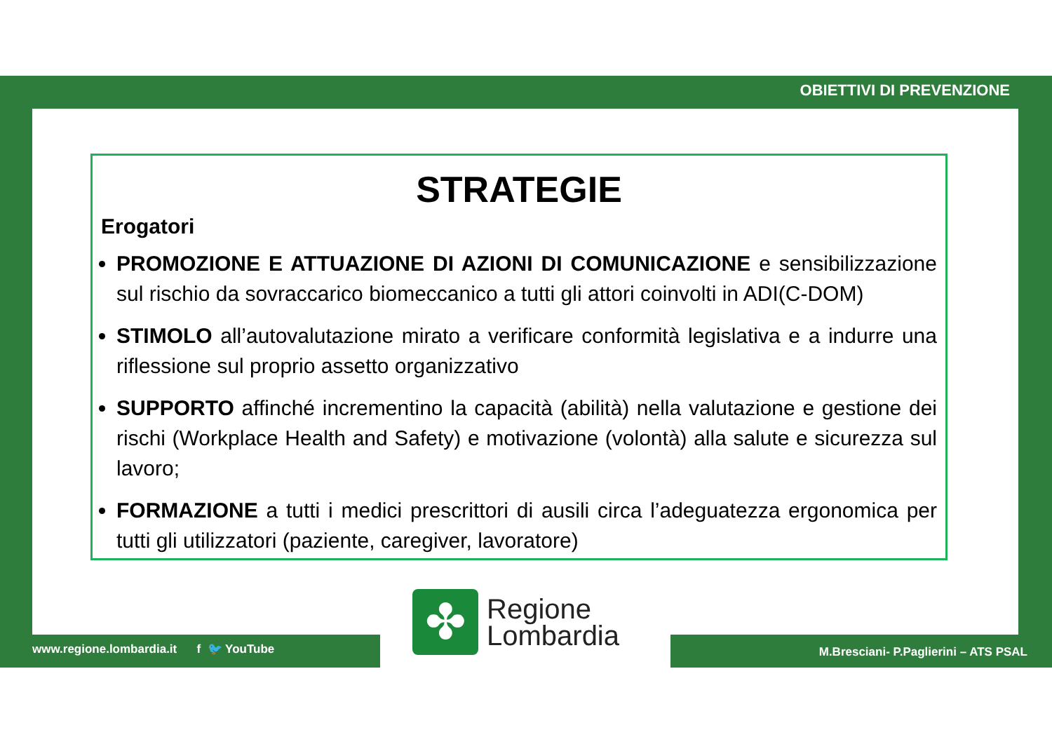OBIETTIVI DI PREVENZIONE
STRATEGIE
Erogatori
PROMOZIONE E ATTUAZIONE DI AZIONI DI COMUNICAZIONE e sensibilizzazione sul rischio da sovraccarico biomeccanico a tutti gli attori coinvolti in ADI(C-DOM)
STIMOLO all’autovalutazione mirato a verificare conformità legislativa e a indurre una riflessione sul proprio assetto organizzativo
SUPPORTO affinché incrementino la capacità (abilità) nella valutazione e gestione dei rischi (Workplace Health and Safety) e motivazione (volontà) alla salute e sicurezza sul lavoro;
FORMAZIONE a tutti i medici prescrittori di ausili circa l’adeguatezza ergonomica per tutti gli utilizzatori (paziente, caregiver, lavoratore)
✤
Regione
Lombardia
www.regione.lombardia.it f 🐦 YouTube
M.Bresciani- P.Paglierini – ATS PSAL